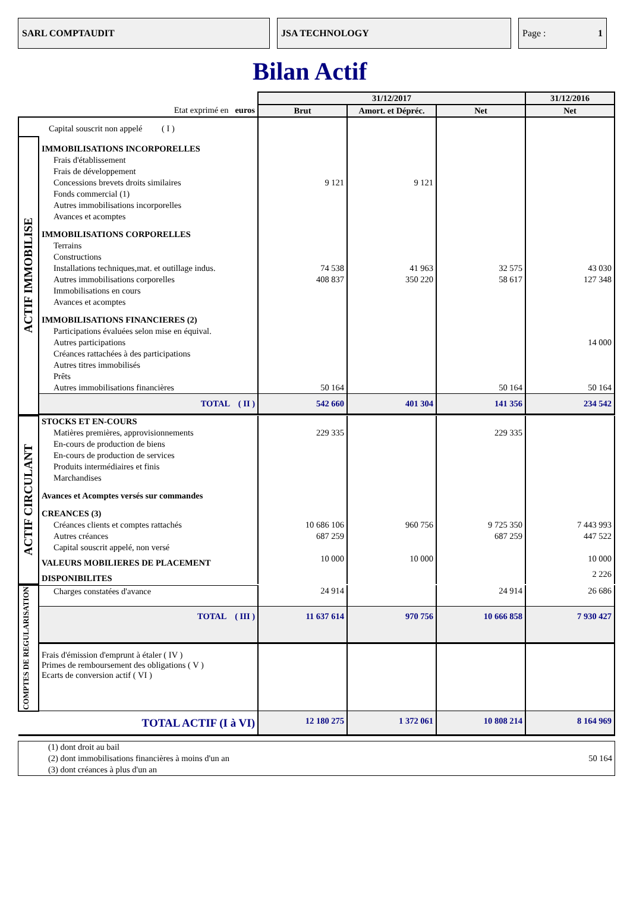SARL COMPTAUDIT JSA TECHNOLOGY Page : 1
Bilan Actif
| | | 31/12/2017 | | | 31/12/2016 |
| --- | --- | --- | --- | --- | --- |
| Etat exprimé en euros | | Brut | Amort. et Dépréc. | Net | Net |
| Capital souscrit non appelé ( I ) | | | | | |
| ACTIF IMMOBILISE | IMMOBILISATIONS INCORPORELLES | | | | |
| | Frais d'établissement | | | | |
| | Frais de développement | | | | |
| | Concessions brevets droits similaires | 9 121 | 9 121 | | |
| | Fonds commercial (1) | | | | |
| | Autres immobilisations incorporelles | | | | |
| | Avances et acomptes | | | | |
| | IMMOBILISATIONS CORPORELLES | | | | |
| | Terrains | | | | |
| | Constructions | | | | |
| | Installations techniques,mat. et outillage indus. | 74 538 | 41 963 | 32 575 | 43 030 |
| | Autres immobilisations corporelles | 408 837 | 350 220 | 58 617 | 127 348 |
| | Immobilisations en cours | | | | |
| | Avances et acomptes | | | | |
| | IMMOBILISATIONS FINANCIERES (2) | | | | |
| | Participations évaluées selon mise en équival. | | | | |
| | Autres participations | | | | 14 000 |
| | Créances rattachées à des participations | | | | |
| | Autres titres immobilisés | | | | |
| | Prêts | | | | |
| | Autres immobilisations financières | 50 164 | | 50 164 | 50 164 |
| | TOTAL ( II ) | 542 660 | 401 304 | 141 356 | 234 542 |
| ACTIF CIRCULANT | STOCKS ET EN-COURS | | | | |
| | Matières premières, approvisionnements | 229 335 | | 229 335 | |
| | En-cours de production de biens | | | | |
| | En-cours de production de services | | | | |
| | Produits intermédiaires et finis | | | | |
| | Marchandises | | | | |
| | Avances et Acomptes versés sur commandes | | | | |
| | CREANCES (3) | | | | |
| | Créances clients et comptes rattachés | 10 686 106 | 960 756 | 9 725 350 | 7 443 993 |
| | Autres créances | 687 259 | | 687 259 | 447 522 |
| | Capital souscrit appelé, non versé | | | | |
| | VALEURS MOBILIERES DE PLACEMENT | 10 000 | 10 000 | | 10 000 |
| | DISPONIBILITES | | | | 2 226 |
| COMPTES DE REGULARISATION | Charges constatées d'avance | 24 914 | | 24 914 | 26 686 |
| | TOTAL ( III ) | 11 637 614 | 970 756 | 10 666 858 | 7 930 427 |
| | Frais d'émission d'emprunt à étaler ( IV ) Primes de remboursement des obligations ( V ) Ecarts de conversion actif ( VI ) | | | | |
| TOTAL ACTIF (I à VI) | | 12 180 275 | 1 372 061 | 10 808 214 | 8 164 969 |
| (1) dont droit au bail | |
| (2) dont immobilisations financières à moins d'un an | 50 164 |
| (3) dont créances à plus d'un an | |